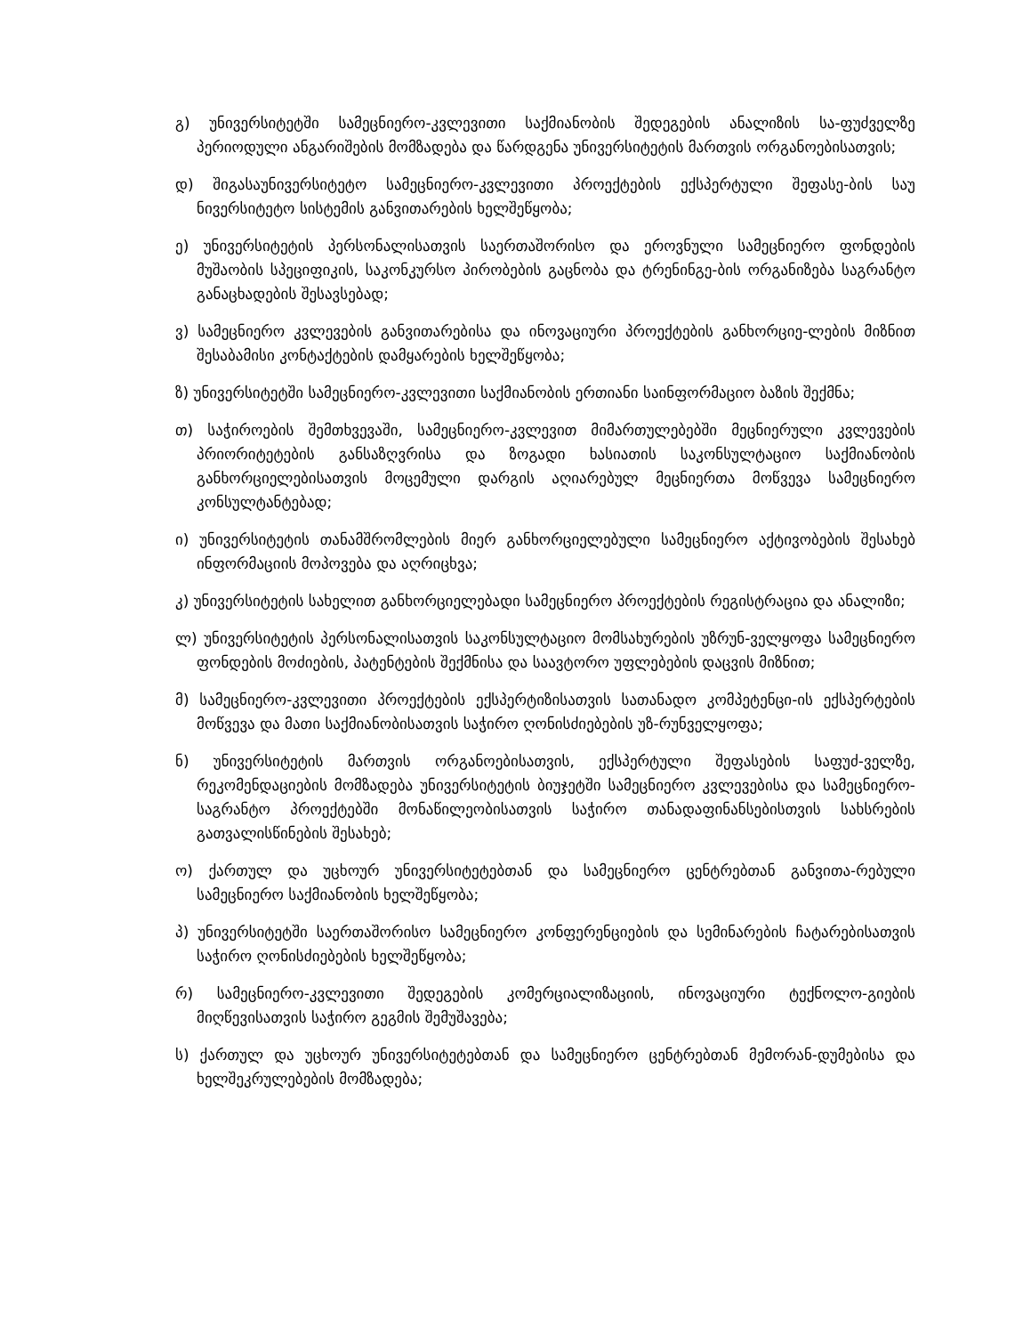გ) უნივერსიტეტში სამეცნიერო-კვლევითი საქმიანობის შედეგების ანალიზის სა-ფუძველზე პერიოდული ანგარიშების მომზადება და წარდგენა უნივერსიტეტის მართვის ორგანოებისათვის;
დ) შიგასაუნივერსიტეტო სამეცნიერო-კვლევითი პროექტების ექსპერტული შეფასე-ბის საუ ნივერსიტეტო სისტემის განვითარების ხელშეწყობა;
ე) უნივერსიტეტის პერსონალისათვის საერთაშორისო და ეროვნული სამეცნიერო ფონდების მუშაობის სპეციფიკის, საკონკურსო პირობების გაცნობა და ტრენინგე-ბის ორგანიზება საგრანტო განაცხადების შესავსებად;
ვ) სამეცნიერო კვლევების განვითარებისა და ინოვაციური პროექტების განხორციე-ლების მიზნით შესაბამისი კონტაქტების დამყარების ხელშეწყობა;
ზ) უნივერსიტეტში სამეცნიერო-კვლევითი საქმიანობის ერთიანი საინფორმაციო ბაზის შექმნა;
თ) საჭიროების შემთხვევაში, სამეცნიერო-კვლევით მიმართულებებში მეცნიერული კვლევების პრიორიტეტების განსაზღვრისა და ზოგადი ხასიათის საკონსულტაციო საქმიანობის განხორციელებისათვის მოცემული დარგის აღიარებულ მეცნიერთა მოწვევა სამეცნიერო კონსულტანტებად;
ი) უნივერსიტეტის თანამშრომლების მიერ განხორციელებული სამეცნიერო აქტივობების შესახებ ინფორმაციის მოპოვება და აღრიცხვა;
კ) უნივერსიტეტის სახელით განხორციელებადი სამეცნიერო პროექტების რეგისტრაცია და ანალიზი;
ლ) უნივერსიტეტის პერსონალისათვის საკონსულტაციო მომსახურების უზრუნ-ველყოფა სამეცნიერო ფონდების მოძიების, პატენტების შექმნისა და საავტორო უფლებების დაცვის მიზნით;
მ) სამეცნიერო-კვლევითი პროექტების ექსპერტიზისათვის სათანადო კომპეტენცი-ის ექსპერტების მოწვევა და მათი საქმიანობისათვის საჭირო ღონისძიებების უზ-რუნველყოფა;
ნ) უნივერსიტეტის მართვის ორგანოებისათვის, ექსპერტული შეფასების საფუძ-ველზე, რეკომენდაციების მომზადება უნივერსიტეტის ბიუჯეტში სამეცნიერო კვლევებისა და სამეცნიერო-საგრანტო პროექტებში მონაწილეობისათვის საჭირო თანადაფინანსებისთვის სახსრების გათვალისწინების შესახებ;
ო) ქართულ და უცხოურ უნივერსიტეტებთან და სამეცნიერო ცენტრებთან განვითა-რებული სამეცნიერო საქმიანობის ხელშეწყობა;
პ) უნივერსიტეტში საერთაშორისო სამეცნიერო კონფერენციების და სემინარების ჩატარებისათვის საჭირო ღონისძიებების ხელშეწყობა;
რ) სამეცნიერო-კვლევითი შედეგების კომერციალიზაციის, ინოვაციური ტექნოლო-გიების მიღწევისათვის საჭირო გეგმის შემუშავება;
ს) ქართულ და უცხოურ უნივერსიტეტებთან და სამეცნიერო ცენტრებთან მემორან-დუმებისა და ხელშეკრულებების მომზადება;